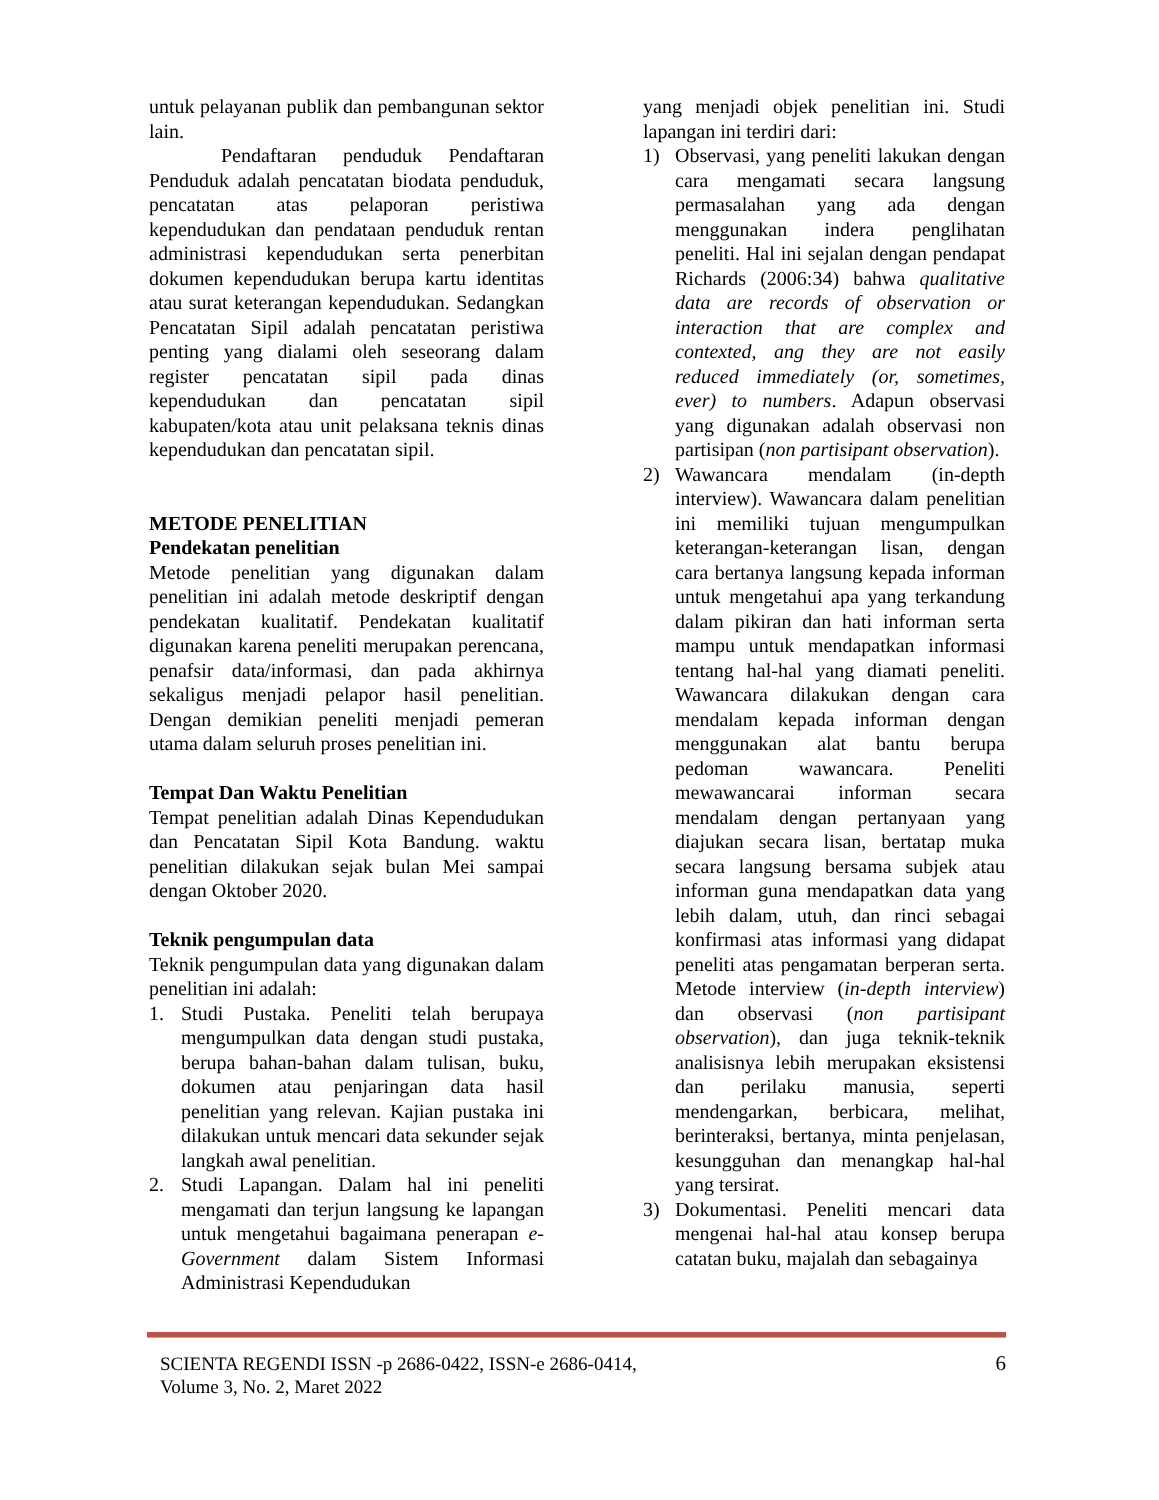untuk pelayanan publik dan pembangunan sektor lain.
Pendaftaran penduduk Pendaftaran Penduduk adalah pencatatan biodata penduduk, pencatatan atas pelaporan peristiwa kependudukan dan pendataan penduduk rentan administrasi kependudukan serta penerbitan dokumen kependudukan berupa kartu identitas atau surat keterangan kependudukan. Sedangkan Pencatatan Sipil adalah pencatatan peristiwa penting yang dialami oleh seseorang dalam register pencatatan sipil pada dinas kependudukan dan pencatatan sipil kabupaten/kota atau unit pelaksana teknis dinas kependudukan dan pencatatan sipil.
METODE PENELITIAN
Pendekatan penelitian
Metode penelitian yang digunakan dalam penelitian ini adalah metode deskriptif dengan pendekatan kualitatif. Pendekatan kualitatif digunakan karena peneliti merupakan perencana, penafsir data/informasi, dan pada akhirnya sekaligus menjadi pelapor hasil penelitian. Dengan demikian peneliti menjadi pemeran utama dalam seluruh proses penelitian ini.
Tempat Dan Waktu Penelitian
Tempat penelitian adalah Dinas Kependudukan dan Pencatatan Sipil Kota Bandung. waktu penelitian dilakukan sejak bulan Mei sampai dengan Oktober 2020.
Teknik pengumpulan data
Teknik pengumpulan data yang digunakan dalam penelitian ini adalah:
1. Studi Pustaka. Peneliti telah berupaya mengumpulkan data dengan studi pustaka, berupa bahan-bahan dalam tulisan, buku, dokumen atau penjaringan data hasil penelitian yang relevan. Kajian pustaka ini dilakukan untuk mencari data sekunder sejak langkah awal penelitian.
2. Studi Lapangan. Dalam hal ini peneliti mengamati dan terjun langsung ke lapangan untuk mengetahui bagaimana penerapan e-Government dalam Sistem Informasi Administrasi Kependudukan
yang menjadi objek penelitian ini. Studi lapangan ini terdiri dari:
1) Observasi, yang peneliti lakukan dengan cara mengamati secara langsung permasalahan yang ada dengan menggunakan indera penglihatan peneliti. Hal ini sejalan dengan pendapat Richards (2006:34) bahwa qualitative data are records of observation or interaction that are complex and contexted, ang they are not easily reduced immediately (or, sometimes, ever) to numbers. Adapun observasi yang digunakan adalah observasi non partisipan (non partisipant observation).
2) Wawancara mendalam (in-depth interview). Wawancara dalam penelitian ini memiliki tujuan mengumpulkan keterangan-keterangan lisan, dengan cara bertanya langsung kepada informan untuk mengetahui apa yang terkandung dalam pikiran dan hati informan serta mampu untuk mendapatkan informasi tentang hal-hal yang diamati peneliti. Wawancara dilakukan dengan cara mendalam kepada informan dengan menggunakan alat bantu berupa pedoman wawancara. Peneliti mewawancarai informan secara mendalam dengan pertanyaan yang diajukan secara lisan, bertatap muka secara langsung bersama subjek atau informan guna mendapatkan data yang lebih dalam, utuh, dan rinci sebagai konfirmasi atas informasi yang didapat peneliti atas pengamatan berperan serta. Metode interview (in-depth interview) dan observasi (non partisipant observation), dan juga teknik-teknik analisisnya lebih merupakan eksistensi dan perilaku manusia, seperti mendengarkan, berbicara, melihat, berinteraksi, bertanya, minta penjelasan, kesungguhan dan menangkap hal-hal yang tersirat.
3) Dokumentasi. Peneliti mencari data mengenai hal-hal atau konsep berupa catatan buku, majalah dan sebagainya
SCIENTA REGENDI ISSN -p 2686-0422, ISSN-e 2686-0414,
Volume 3, No. 2, Maret 2022
6